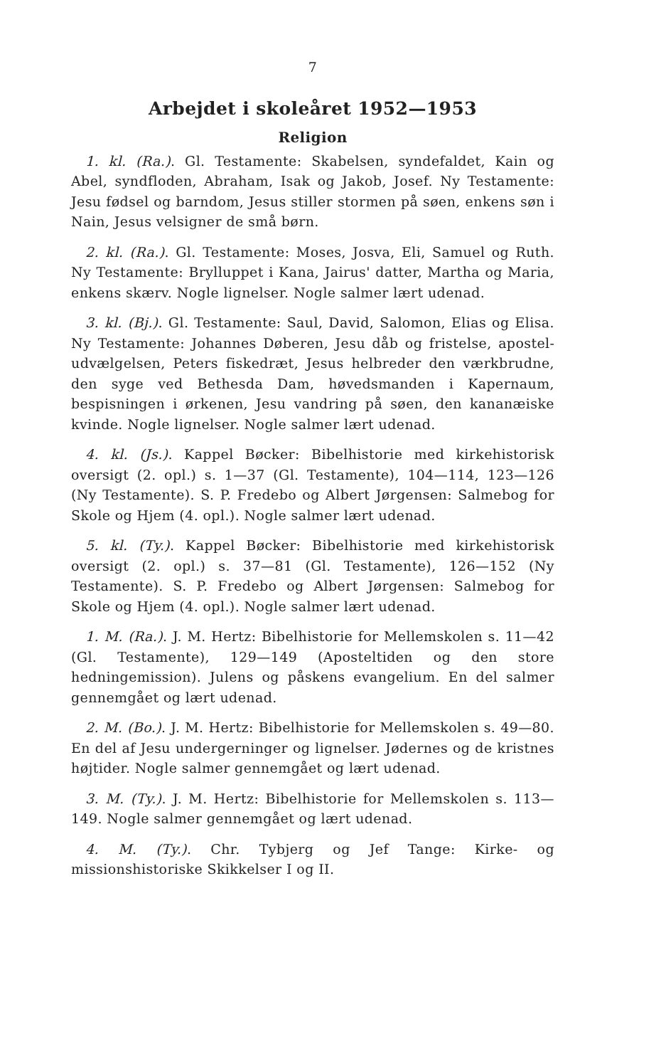7
Arbejdet i skoleåret 1952—1953
Religion
1. kl. (Ra.). Gl. Testamente: Skabelsen, syndefaldet, Kain og Abel, syndfloden, Abraham, Isak og Jakob, Josef. Ny Testamente: Jesu fødsel og barndom, Jesus stiller stormen på søen, enkens søn i Nain, Jesus velsigner de små børn.
2. kl. (Ra.). Gl. Testamente: Moses, Josva, Eli, Samuel og Ruth. Ny Testamente: Brylluppet i Kana, Jairus' datter, Martha og Maria, enkens skærv. Nogle lignelser. Nogle salmer lært udenad.
3. kl. (Bj.). Gl. Testamente: Saul, David, Salomon, Elias og Elisa. Ny Testamente: Johannes Døberen, Jesu dåb og fristelse, apostel­udvælgelsen, Peters fiskedræt, Jesus helbreder den værkbrudne, den syge ved Bethesda Dam, høvedsmanden i Kapernaum, bespisningen i ørkenen, Jesu vandring på søen, den kananæiske kvinde. Nogle lignelser. Nogle salmer lært udenad.
4. kl. (Js.). Kappel Bøcker: Bibelhistorie med kirkehistorisk oversigt (2. opl.) s. 1—37 (Gl. Testamente), 104—114, 123—126 (Ny Testamente). S. P. Fredebo og Albert Jørgensen: Salmebog for Skole og Hjem (4. opl.). Nogle salmer lært udenad.
5. kl. (Ty.). Kappel Bøcker: Bibelhistorie med kirkehistorisk oversigt (2. opl.) s. 37—81 (Gl. Testamente), 126—152 (Ny Testamente). S. P. Fredebo og Albert Jørgensen: Salmebog for Skole og Hjem (4. opl.). Nogle salmer lært udenad.
1. M. (Ra.). J. M. Hertz: Bibelhistorie for Mellemskolen s. 11—42 (Gl. Testamente), 129—149 (Aposteltiden og den store hedningemission). Julens og påskens evangelium. En del salmer gennemgået og lært udenad.
2. M. (Bo.). J. M. Hertz: Bibelhistorie for Mellemskolen s. 49—80. En del af Jesu undergerninger og lignelser. Jødernes og de kristnes højtider. Nogle salmer gennemgået og lært udenad.
3. M. (Ty.). J. M. Hertz: Bibelhistorie for Mellemskolen s. 113—149. Nogle salmer gennemgået og lært udenad.
4. M. (Ty.). Chr. Tybjerg og Jef Tange: Kirke- og missionshistoriske Skikkelser I og II.